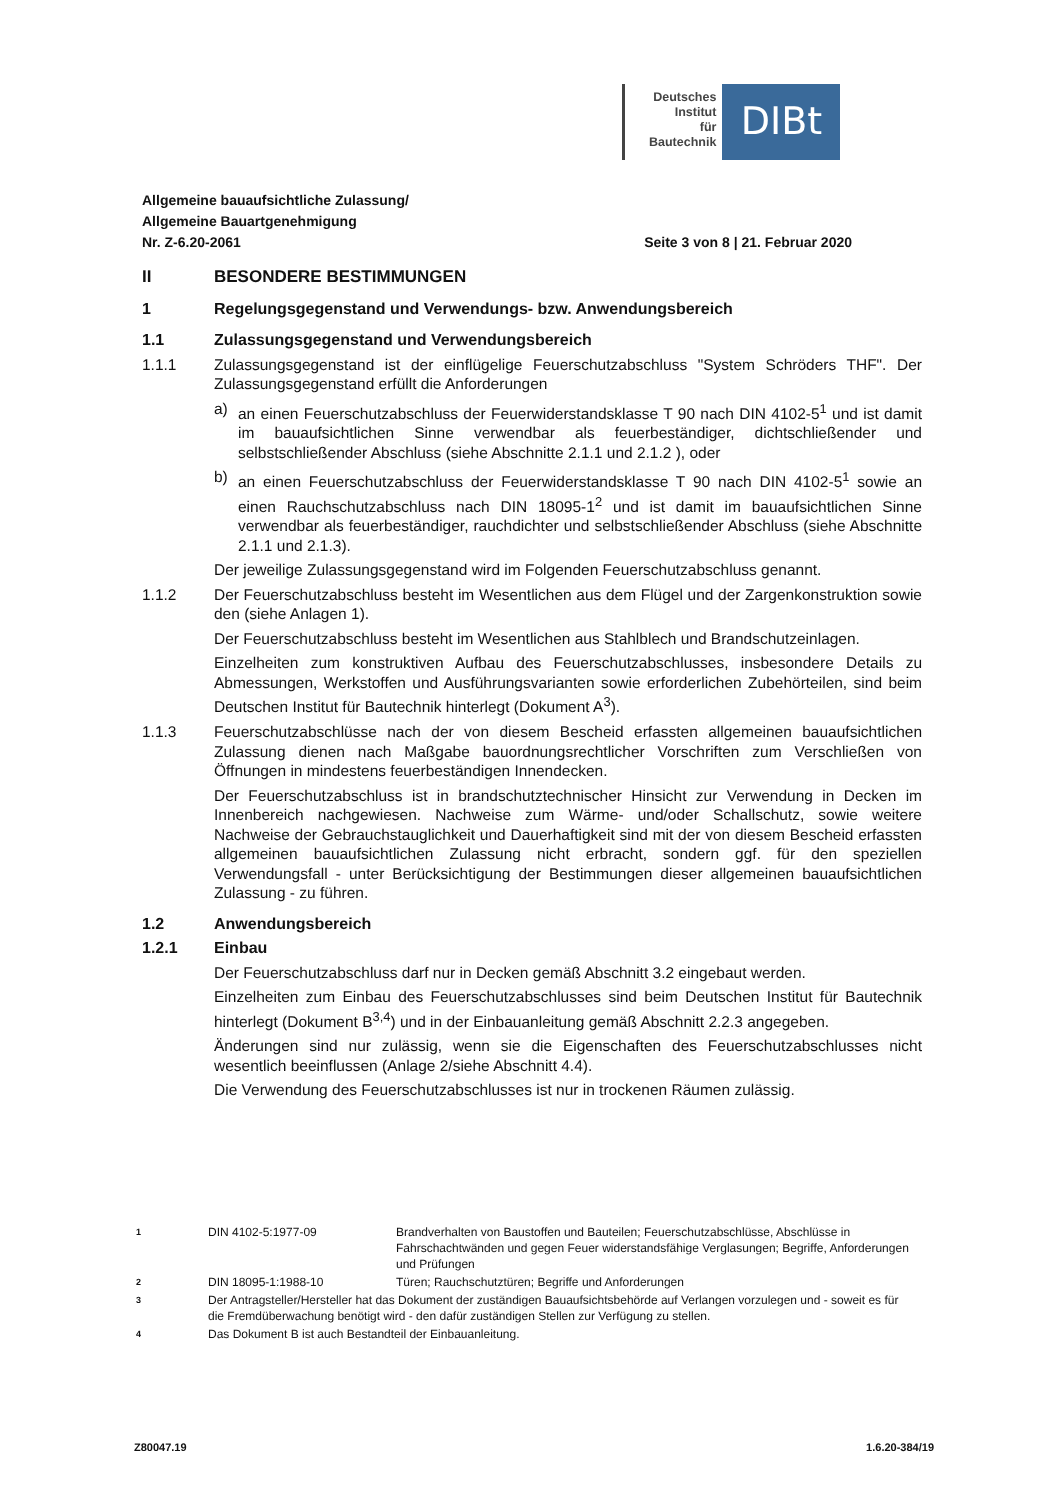Deutsches
Institut
für
Bautechnik
DIBt
Allgemeine bauaufsichtliche Zulassung/
Allgemeine Bauartgenehmigung
Nr. Z-6.20-2061 Seite 3 von 8 | 21. Februar 2020
II BESONDERE BESTIMMUNGEN
1 Regelungsgegenstand und Verwendungs- bzw. Anwendungsbereich
1.1 Zulassungsgegenstand und Verwendungsbereich
1.1.1 Zulassungsgegenstand ist der einflügelige Feuerschutzabschluss "System Schröders THF". Der Zulassungsgegenstand erfüllt die Anforderungen
a) an einen Feuerschutzabschluss der Feuerwiderstandsklasse T 90 nach DIN 4102-5<sup>1</sup> und ist damit im bauaufsichtlichen Sinne verwendbar als feuerbeständiger, dichtschließender und selbstschließender Abschluss (siehe Abschnitte 2.1.1 und 2.1.2 ), oder
b) an einen Feuerschutzabschluss der Feuerwiderstandsklasse T 90 nach DIN 4102-5<sup>1</sup> sowie an einen Rauchschutzabschluss nach DIN 18095-1<sup>2</sup> und ist damit im bauaufsichtlichen Sinne verwendbar als feuerbeständiger, rauchdichter und selbstschließender Abschluss (siehe Abschnitte 2.1.1 und 2.1.3).
Der jeweilige Zulassungsgegenstand wird im Folgenden Feuerschutzabschluss genannt.
1.1.2 Der Feuerschutzabschluss besteht im Wesentlichen aus dem Flügel und der Zargenkonstruktion sowie den (siehe Anlagen 1).
Der Feuerschutzabschluss besteht im Wesentlichen aus Stahlblech und Brandschutzeinlagen.
Einzelheiten zum konstruktiven Aufbau des Feuerschutzabschlusses, insbesondere Details zu Abmessungen, Werkstoffen und Ausführungsvarianten sowie erforderlichen Zubehörteilen, sind beim Deutschen Institut für Bautechnik hinterlegt (Dokument A<sup>3</sup>).
1.1.3 Feuerschutzabschlüsse nach der von diesem Bescheid erfassten allgemeinen bauaufsichtlichen Zulassung dienen nach Maßgabe bauordnungsrechtlicher Vorschriften zum Verschließen von Öffnungen in mindestens feuerbeständigen Innendecken.
Der Feuerschutzabschluss ist in brandschutztechnischer Hinsicht zur Verwendung in Decken im Innenbereich nachgewiesen. Nachweise zum Wärme- und/oder Schallschutz, sowie weitere Nachweise der Gebrauchstauglichkeit und Dauerhaftigkeit sind mit der von diesem Bescheid erfassten allgemeinen bauaufsichtlichen Zulassung nicht erbracht, sondern ggf. für den speziellen Verwendungsfall - unter Berücksichtigung der Bestimmungen dieser allgemeinen bauaufsichtlichen Zulassung - zu führen.
1.2 Anwendungsbereich
1.2.1 Einbau
Der Feuerschutzabschluss darf nur in Decken gemäß Abschnitt 3.2 eingebaut werden.
Einzelheiten zum Einbau des Feuerschutzabschlusses sind beim Deutschen Institut für Bautechnik hinterlegt (Dokument B<sup>3,4</sup>) und in der Einbauanleitung gemäß Abschnitt 2.2.3 angegeben.
Änderungen sind nur zulässig, wenn sie die Eigenschaften des Feuerschutzabschlusses nicht wesentlich beeinflussen (Anlage 2/siehe Abschnitt 4.4).
Die Verwendung des Feuerschutzabschlusses ist nur in trockenen Räumen zulässig.
1
DIN 4102-5:1977-09 Brandverhalten von Baustoffen und Bauteilen; Feuerschutzabschlüsse, Abschlüsse in Fahrschachtwänden und gegen Feuer widerstandsfähige Verglasungen; Begriffe, Anforderungen und Prüfungen
2
DIN 18095-1:1988-10 Türen; Rauchschutztüren; Begriffe und Anforderungen
3
Der Antragsteller/Hersteller hat das Dokument der zuständigen Bauaufsichtsbehörde auf Verlangen vorzulegen und - soweit es für die Fremdüberwachung benötigt wird - den dafür zuständigen Stellen zur Verfügung zu stellen.
4
Das Dokument B ist auch Bestandteil der Einbauanleitung.
Z80047.19 1.6.20-384/19